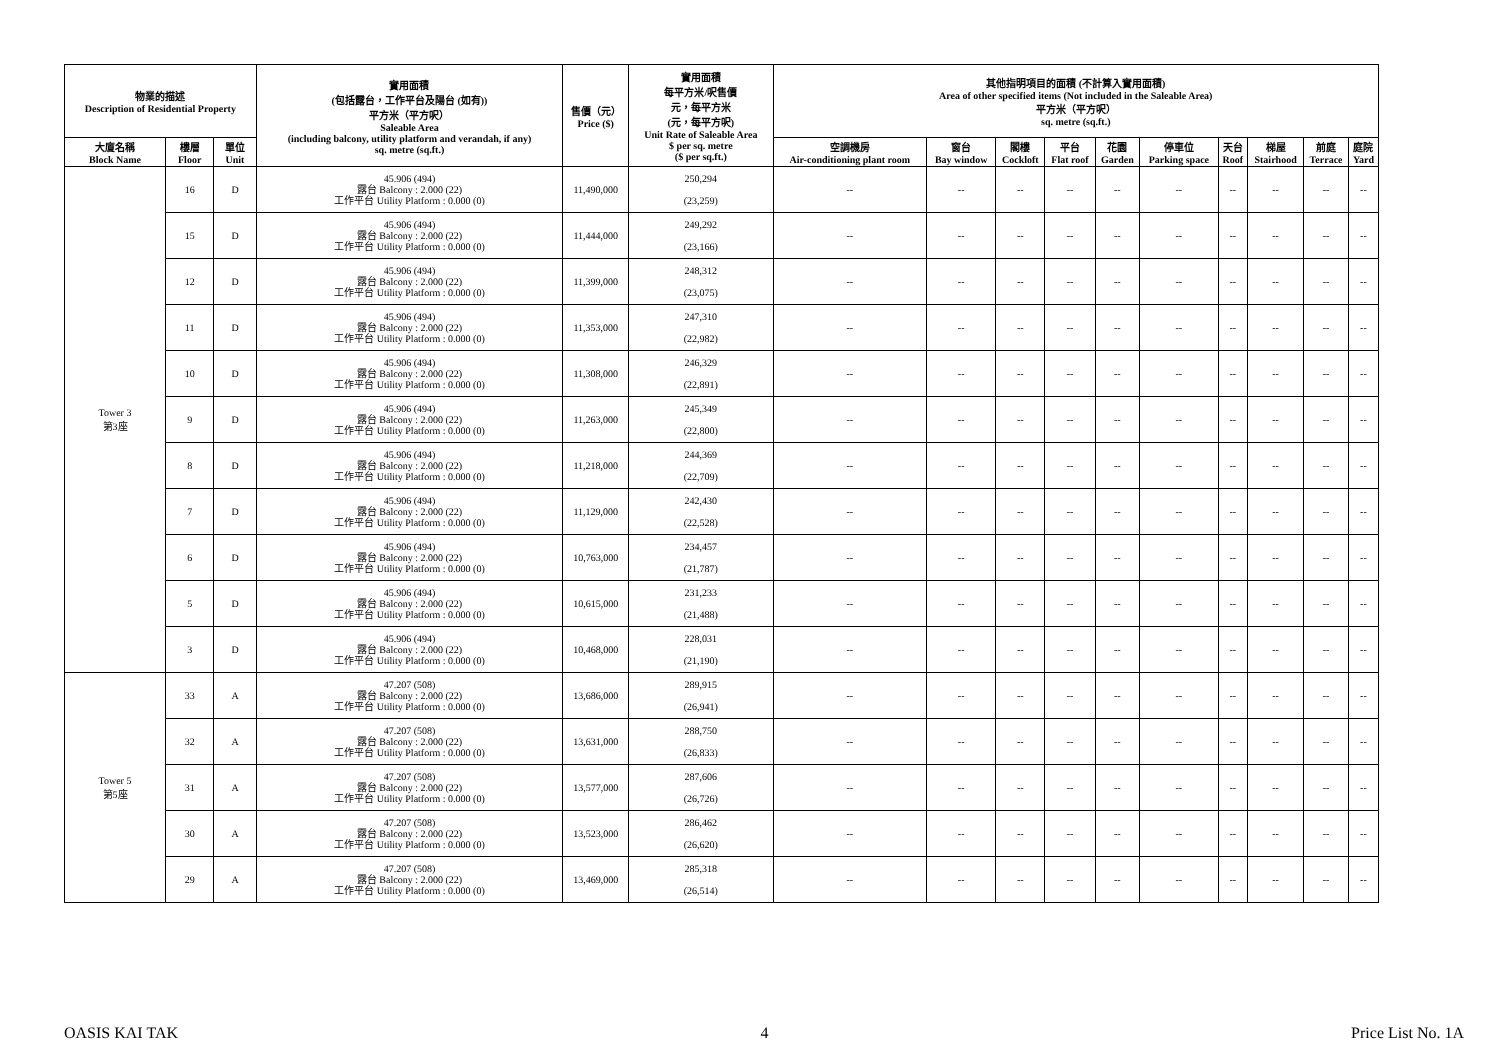| 物業的描述 Description of Residential Property | | | 實用面積 (包括露台，工作平台及陽台 (如有)) 平方米（平方呎） Saleable Area (including balcony, utility platform and verandah, if any) sq. metre (sq.ft.) | 售價（元） Price ($) | 實用面積 每平方米/呎售價 元，每平方米 (元，每平方呎) Unit Rate of Saleable Area $ per sq. metre ($ per sq.ft.) | 其他指明項目的面積 (不計算入實用面積) Area of other specified items (Not included in the Saleable Area) 平方米（平方呎） sq. metre (sq.ft.) | | | | | | | | | |
| --- | --- | --- | --- | --- | --- | --- | --- | --- | --- | --- | --- | --- | --- | --- | --- |
| 大廈名稱 Block Name | 樓層 Floor | 單位 Unit | | | | 空調機房 Air-conditioning plant room | 窗台 Bay window | 閣樓 Cockloft | 平台 Flat roof | 花園 Garden | 停車位 Parking space | 天台 Roof | 梯屋 Stairhood | 前庭 Terrace | 庭院 Yard |
| Tower 3 第3座 | 16 | D | 45.906 (494) 露台 Balcony : 2.000 (22) 工作平台 Utility Platform : 0.000 (0) | 11,490,000 | 250,294 (23,259) | -- | -- | -- | -- | -- | -- | -- | -- | -- | -- |
| | 15 | D | 45.906 (494) 露台 Balcony : 2.000 (22) 工作平台 Utility Platform : 0.000 (0) | 11,444,000 | 249,292 (23,166) | -- | -- | -- | -- | -- | -- | -- | -- | -- | -- |
| | 12 | D | 45.906 (494) 露台 Balcony : 2.000 (22) 工作平台 Utility Platform : 0.000 (0) | 11,399,000 | 248,312 (23,075) | -- | -- | -- | -- | -- | -- | -- | -- | -- | -- |
| | 11 | D | 45.906 (494) 露台 Balcony : 2.000 (22) 工作平台 Utility Platform : 0.000 (0) | 11,353,000 | 247,310 (22,982) | -- | -- | -- | -- | -- | -- | -- | -- | -- | -- |
| | 10 | D | 45.906 (494) 露台 Balcony : 2.000 (22) 工作平台 Utility Platform : 0.000 (0) | 11,308,000 | 246,329 (22,891) | -- | -- | -- | -- | -- | -- | -- | -- | -- | -- |
| | 9 | D | 45.906 (494) 露台 Balcony : 2.000 (22) 工作平台 Utility Platform : 0.000 (0) | 11,263,000 | 245,349 (22,800) | -- | -- | -- | -- | -- | -- | -- | -- | -- | -- |
| | 8 | D | 45.906 (494) 露台 Balcony : 2.000 (22) 工作平台 Utility Platform : 0.000 (0) | 11,218,000 | 244,369 (22,709) | -- | -- | -- | -- | -- | -- | -- | -- | -- | -- |
| | 7 | D | 45.906 (494) 露台 Balcony : 2.000 (22) 工作平台 Utility Platform : 0.000 (0) | 11,129,000 | 242,430 (22,528) | -- | -- | -- | -- | -- | -- | -- | -- | -- | -- |
| | 6 | D | 45.906 (494) 露台 Balcony : 2.000 (22) 工作平台 Utility Platform : 0.000 (0) | 10,763,000 | 234,457 (21,787) | -- | -- | -- | -- | -- | -- | -- | -- | -- | -- |
| | 5 | D | 45.906 (494) 露台 Balcony : 2.000 (22) 工作平台 Utility Platform : 0.000 (0) | 10,615,000 | 231,233 (21,488) | -- | -- | -- | -- | -- | -- | -- | -- | -- | -- |
| | 3 | D | 45.906 (494) 露台 Balcony : 2.000 (22) 工作平台 Utility Platform : 0.000 (0) | 10,468,000 | 228,031 (21,190) | -- | -- | -- | -- | -- | -- | -- | -- | -- | -- |
| Tower 5 第5座 | 33 | A | 47.207 (508) 露台 Balcony : 2.000 (22) 工作平台 Utility Platform : 0.000 (0) | 13,686,000 | 289,915 (26,941) | -- | -- | -- | -- | -- | -- | -- | -- | -- | -- |
| | 32 | A | 47.207 (508) 露台 Balcony : 2.000 (22) 工作平台 Utility Platform : 0.000 (0) | 13,631,000 | 288,750 (26,833) | -- | -- | -- | -- | -- | -- | -- | -- | -- | -- |
| | 31 | A | 47.207 (508) 露台 Balcony : 2.000 (22) 工作平台 Utility Platform : 0.000 (0) | 13,577,000 | 287,606 (26,726) | -- | -- | -- | -- | -- | -- | -- | -- | -- | -- |
| | 30 | A | 47.207 (508) 露台 Balcony : 2.000 (22) 工作平台 Utility Platform : 0.000 (0) | 13,523,000 | 286,462 (26,620) | -- | -- | -- | -- | -- | -- | -- | -- | -- | -- |
| | 29 | A | 47.207 (508) 露台 Balcony : 2.000 (22) 工作平台 Utility Platform : 0.000 (0) | 13,469,000 | 285,318 (26,514) | -- | -- | -- | -- | -- | -- | -- | -- | -- | -- |
OASIS KAI TAK 4 Price List No. 1A